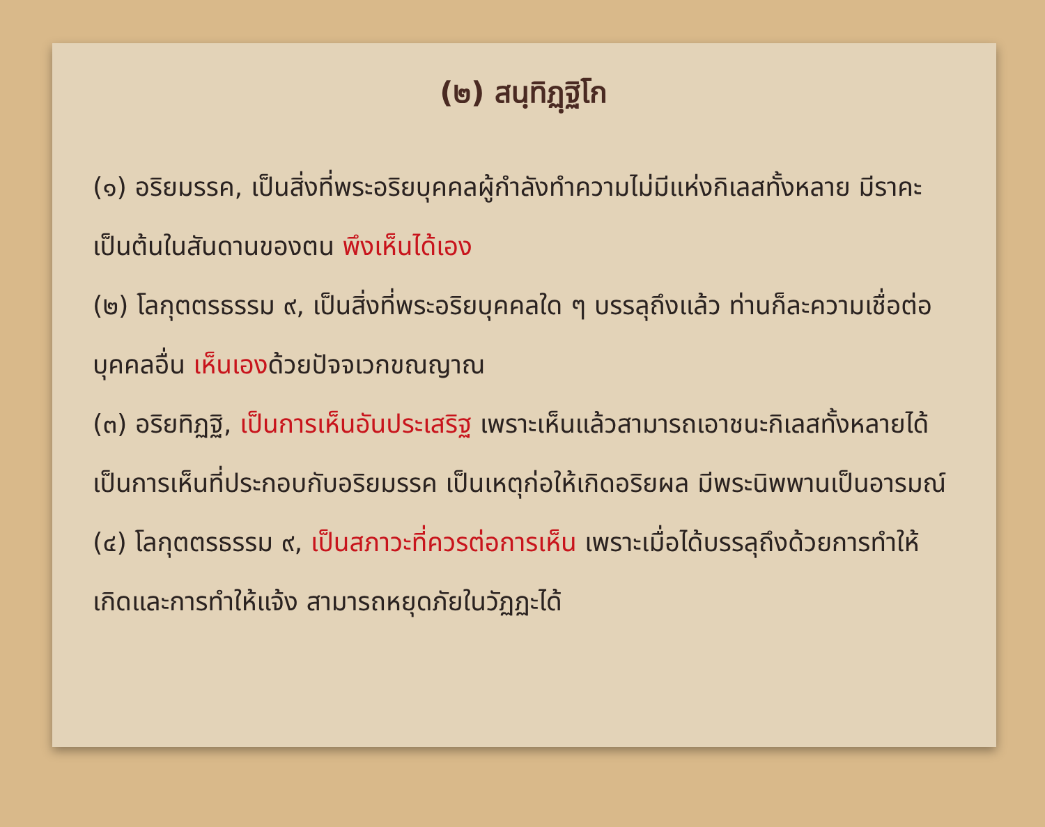(๒) สนฺทิฏฺฐิโก
(๑) อริยมรรค, เป็นสิ่งที่พระอริยบุคคลผู้กำลังทำความไม่มีแห่งกิเลสทั้งหลาย มีราคะเป็นต้นในสันดานของตน พึงเห็นได้เอง
(๒) โลกุตตรธรรม ๙, เป็นสิ่งที่พระอริยบุคคลใด ๆ บรรลุถึงแล้ว ท่านก็ละความเชื่อต่อบุคคลอื่น เห็นเองด้วยปัจจเวกขณญาณ
(๓) อริยทิฏฐิ, เป็นการเห็นอันประเสริฐ เพราะเห็นแล้วสามารถเอาชนะกิเลสทั้งหลายได้ เป็นการเห็นที่ประกอบกับอริยมรรค เป็นเหตุก่อให้เกิดอริยผล มีพระนิพพานเป็นอารมณ์
(๔) โลกุตตรธรรม ๙, เป็นสภาวะที่ควรต่อการเห็น เพราะเมื่อได้บรรลุถึงด้วยการทำให้เกิดและการทำให้แจ้ง สามารถหยุดภัยในวัฏฏะได้